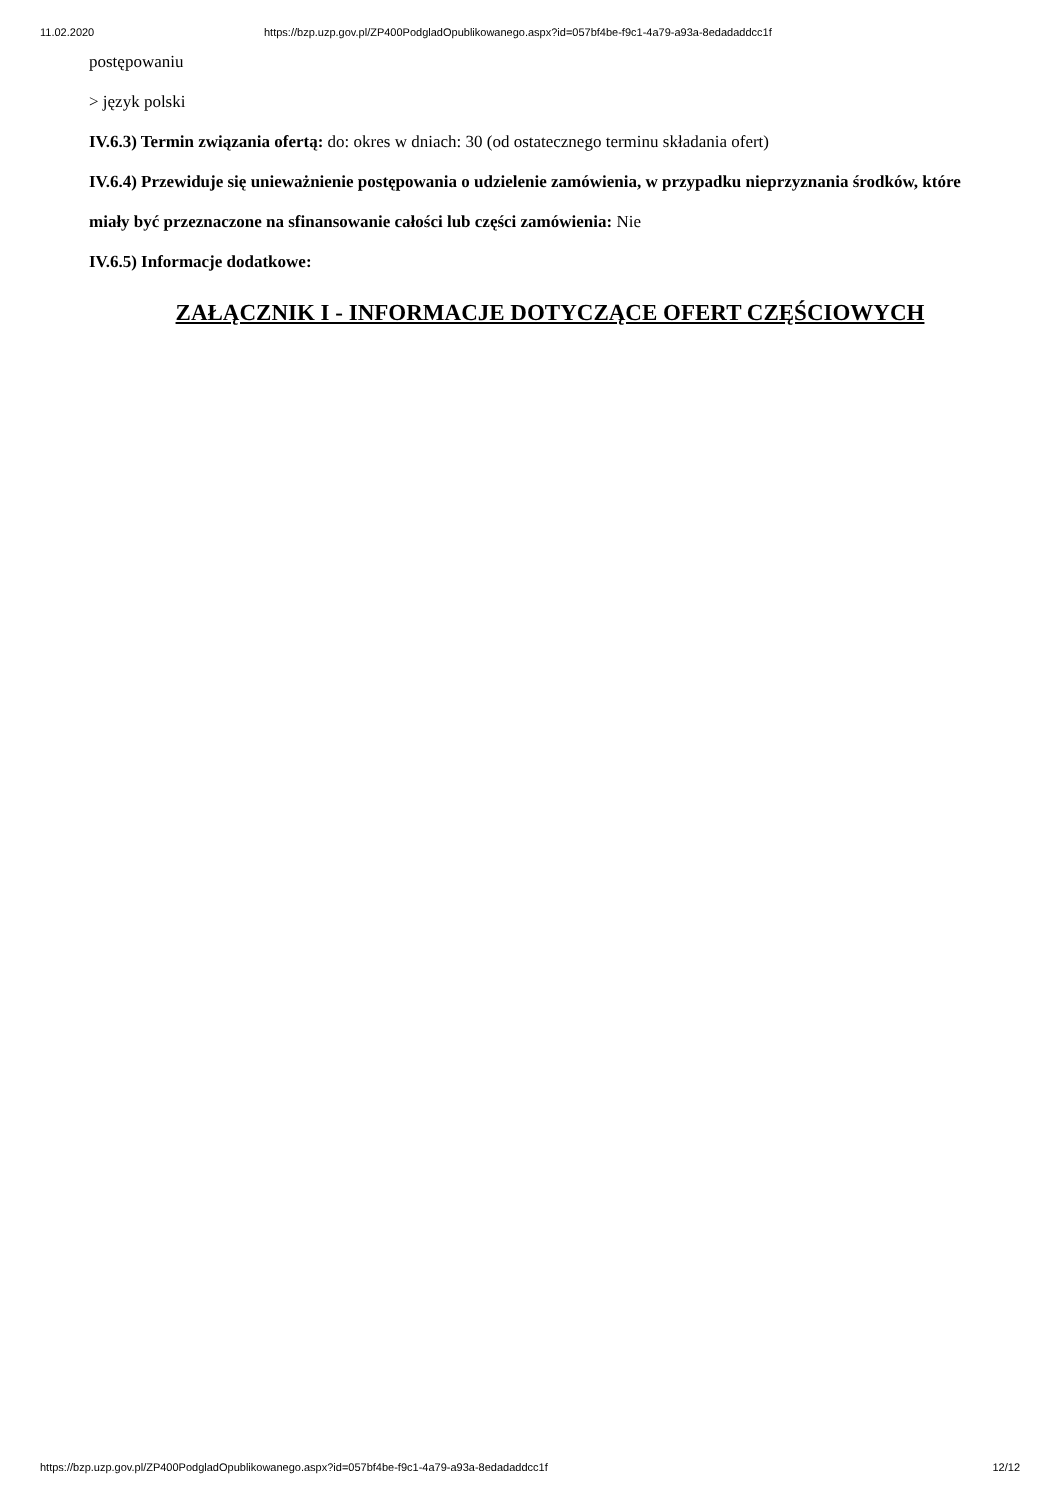11.02.2020 https://bzp.uzp.gov.pl/ZP400PodgladOpublikowanego.aspx?id=057bf4be-f9c1-4a79-a93a-8edadaddcc1f
postępowaniu
> język polski
IV.6.3) Termin związania ofertą: do: okres w dniach: 30 (od ostatecznego terminu składania ofert)
IV.6.4) Przewiduje się unieważnienie postępowania o udzielenie zamówienia, w przypadku nieprzyznania środków, które miały być przeznaczone na sfinansowanie całości lub części zamówienia: Nie
IV.6.5) Informacje dodatkowe:
ZAŁĄCZNIK I - INFORMACJE DOTYCZĄCE OFERT CZĘŚCIOWYCH
https://bzp.uzp.gov.pl/ZP400PodgladOpublikowanego.aspx?id=057bf4be-f9c1-4a79-a93a-8edadaddcc1f 12/12